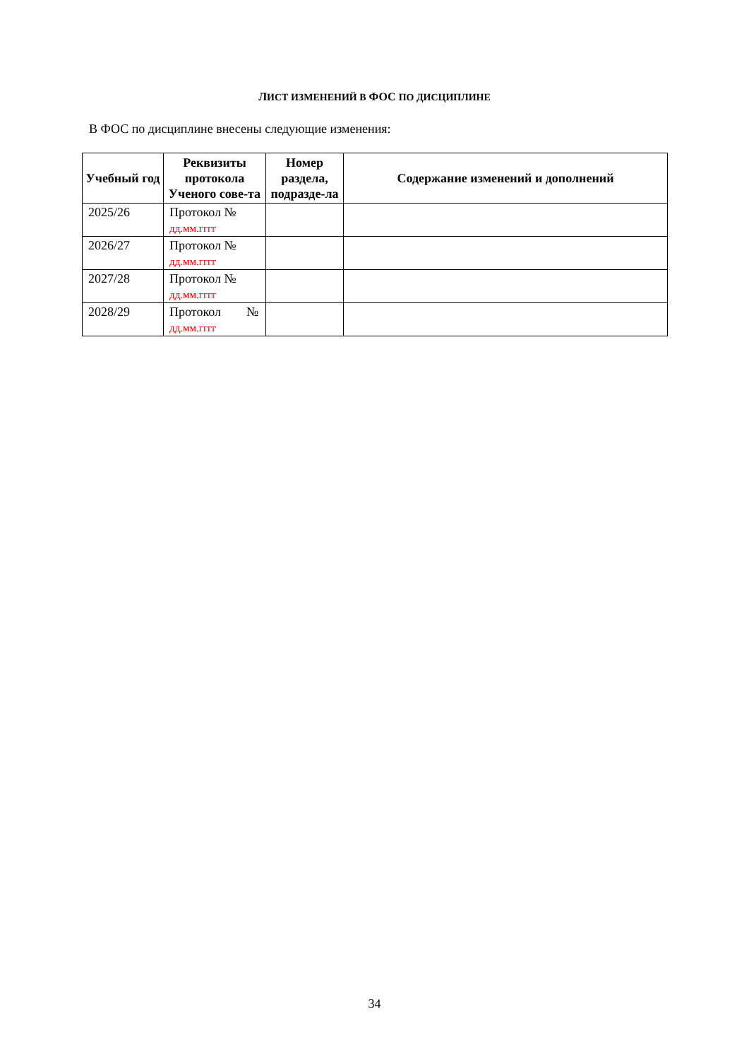ЛИСТ ИЗМЕНЕНИЙ В ФОС ПО ДИСЦИПЛИНЕ
В ФОС по дисциплине внесены следующие изменения:
| Учебный год | Реквизиты протокола Ученого сове-та | Номер раздела, подразде-ла | Содержание изменений и дополнений |
| --- | --- | --- | --- |
| 2025/26 | Протокол № дд.мм.гггг | | |
| 2026/27 | Протокол № дд.мм.гггг | | |
| 2027/28 | Протокол № дд.мм.гггг | | |
| 2028/29 | Протокол № дд.мм.гггг | | |
34